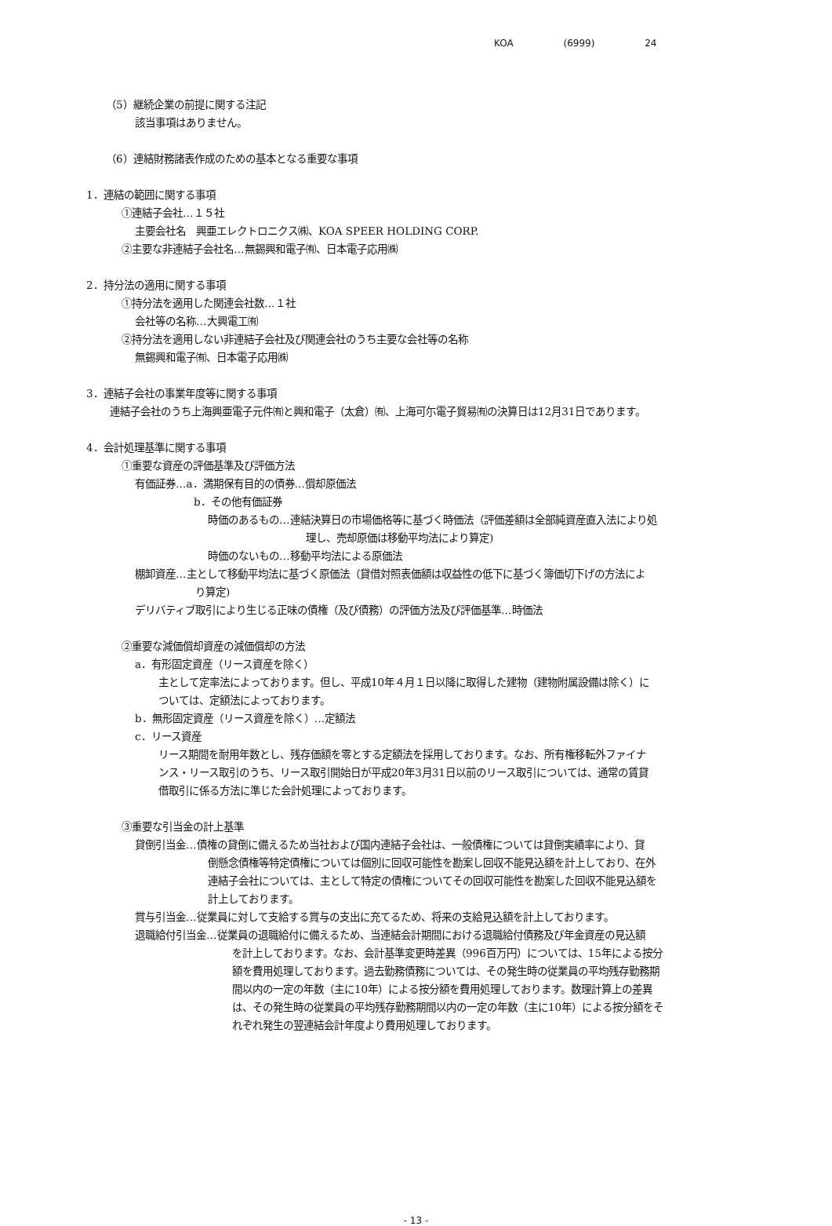KOA (6999) 24
（5）継続企業の前提に関する注記
該当事項はありません。
（6）連結財務諸表作成のための基本となる重要な事項
1．連結の範囲に関する事項
①連結子会社…１５社
主要会社名　興亜エレクトロニクス㈱、KOA SPEER HOLDING CORP.
②主要な非連結子会社名…無錫興和電子㈲、日本電子応用㈱
2．持分法の適用に関する事項
①持分法を適用した関連会社数…１社
会社等の名称…大興電工㈲
②持分法を適用しない非連結子会社及び関連会社のうち主要な会社等の名称
無錫興和電子㈲、日本電子応用㈱
3．連結子会社の事業年度等に関する事項
連結子会社のうち上海興亜電子元件㈲と興和電子（太倉）㈲、上海可尓電子貿易㈲の決算日は12月31日であります。
4．会計処理基準に関する事項
①重要な資産の評価基準及び評価方法
有価証券…a．満期保有目的の債券…償却原価法
b．その他有価証券
時価のあるもの…連結決算日の市場価格等に基づく時価法（評価差額は全部純資産直入法により処
理し、売却原価は移動平均法により算定)
時価のないもの…移動平均法による原価法
棚卸資産…主として移動平均法に基づく原価法（貸借対照表価額は収益性の低下に基づく簿価切下げの方法によ
り算定)
デリバティブ取引により生じる正味の債権（及び債務）の評価方法及び評価基準…時価法
②重要な減価償却資産の減価償却の方法
a．有形固定資産（リース資産を除く）
主として定率法によっております。但し、平成10年４月１日以降に取得した建物（建物附属設備は除く）に
ついては、定額法によっております。
b．無形固定資産（リース資産を除く）…定額法
c．リース資産
リース期間を耐用年数とし、残存価額を零とする定額法を採用しております。なお、所有権移転外ファイナ
ンス・リース取引のうち、リース取引開始日が平成20年3月31日以前のリース取引については、通常の賃貸
借取引に係る方法に準じた会計処理によっております。
③重要な引当金の計上基準
貸倒引当金…債権の貸倒に備えるため当社および国内連結子会社は、一般債権については貸倒実績率により、貸
倒懸念債権等特定債権については個別に回収可能性を勘案し回収不能見込額を計上しており、在外
連結子会社については、主として特定の債権についてその回収可能性を勘案した回収不能見込額を
計上しております。
賞与引当金…従業員に対して支給する賞与の支出に充てるため、将来の支給見込額を計上しております。
退職給付引当金…従業員の退職給付に備えるため、当連結会計期間における退職給付債務及び年金資産の見込額
を計上しております。なお、会計基準変更時差異（996百万円）については、15年による按分
額を費用処理しております。過去勤務債務については、その発生時の従業員の平均残存勤務期
間以内の一定の年数（主に10年）による按分額を費用処理しております。数理計算上の差異
は、その発生時の従業員の平均残存勤務期間以内の一定の年数（主に10年）による按分額をそ
れぞれ発生の翌連結会計年度より費用処理しております。
- 13 -